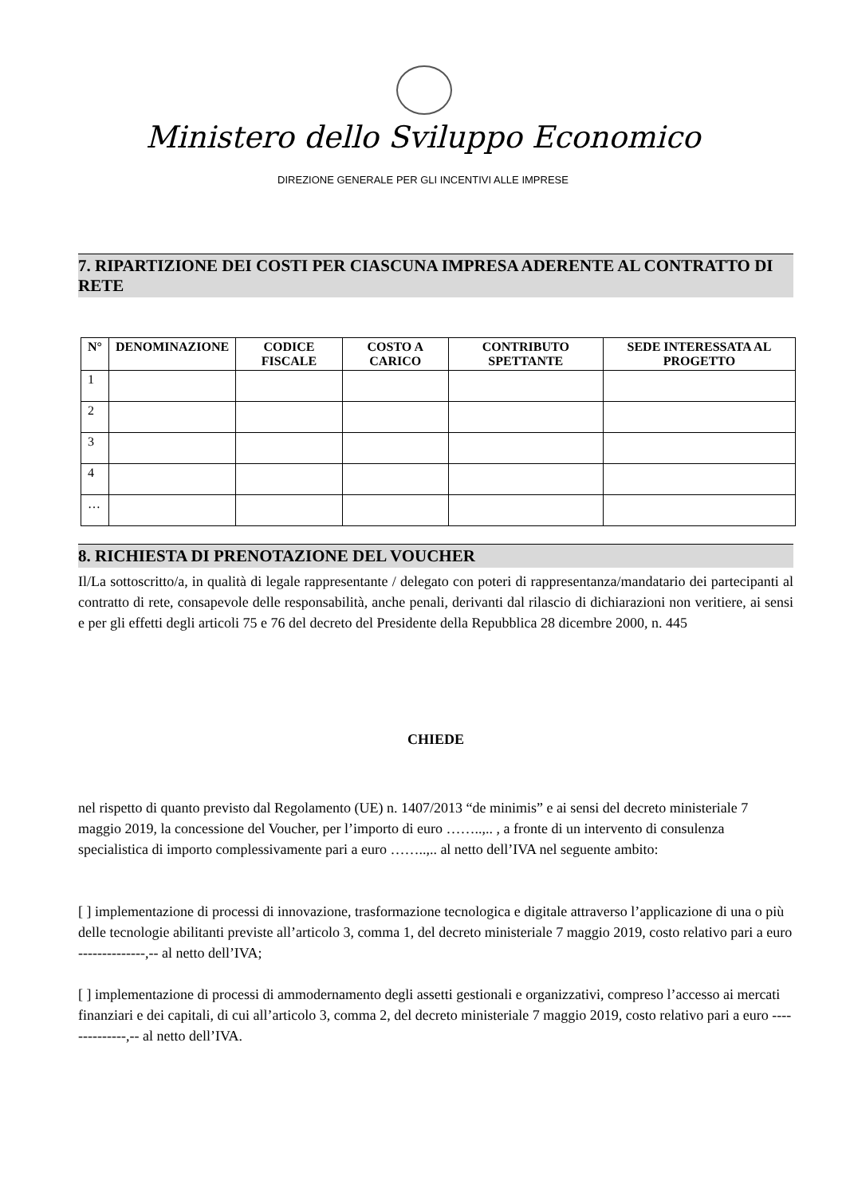Ministero dello Sviluppo Economico
DIREZIONE GENERALE PER GLI INCENTIVI ALLE IMPRESE
7. RIPARTIZIONE DEI COSTI PER CIASCUNA IMPRESA ADERENTE AL CONTRATTO DI RETE
| N° | DENOMINAZIONE | CODICE FISCALE | COSTO A CARICO | CONTRIBUTO SPETTANTE | SEDE INTERESSATA AL PROGETTO |
| --- | --- | --- | --- | --- | --- |
| 1 | | | | | |
| 2 | | | | | |
| 3 | | | | | |
| 4 | | | | | |
| … | | | | | |
8. RICHIESTA DI PRENOTAZIONE DEL VOUCHER
Il/La sottoscritto/a, in qualità di legale rappresentante / delegato con poteri di rappresentanza/mandatario dei partecipanti al contratto di rete, consapevole delle responsabilità, anche penali, derivanti dal rilascio di dichiarazioni non veritiere, ai sensi e per gli effetti degli articoli 75 e 76 del decreto del Presidente della Repubblica 28 dicembre 2000, n. 445
CHIEDE
nel rispetto di quanto previsto dal Regolamento (UE) n. 1407/2013 “de minimis” e ai sensi del decreto ministeriale 7 maggio 2019, la concessione del Voucher, per l’importo di euro ……..,.. , a fronte di un intervento di consulenza specialistica di importo complessivamente pari a euro ……..,.. al netto dell’IVA nel seguente ambito:
[ ] implementazione di processi di innovazione, trasformazione tecnologica e digitale attraverso l’applicazione di una o più delle tecnologie abilitanti previste all’articolo 3, comma 1, del decreto ministeriale 7 maggio 2019, costo relativo pari a euro --------------,-- al netto dell’IVA;
[ ] implementazione di processi di ammodernamento degli assetti gestionali e organizzativi, compreso l’accesso ai mercati finanziari e dei capitali, di cui all’articolo 3, comma 2, del decreto ministeriale 7 maggio 2019, costo relativo pari a euro --------------,-- al netto dell’IVA.